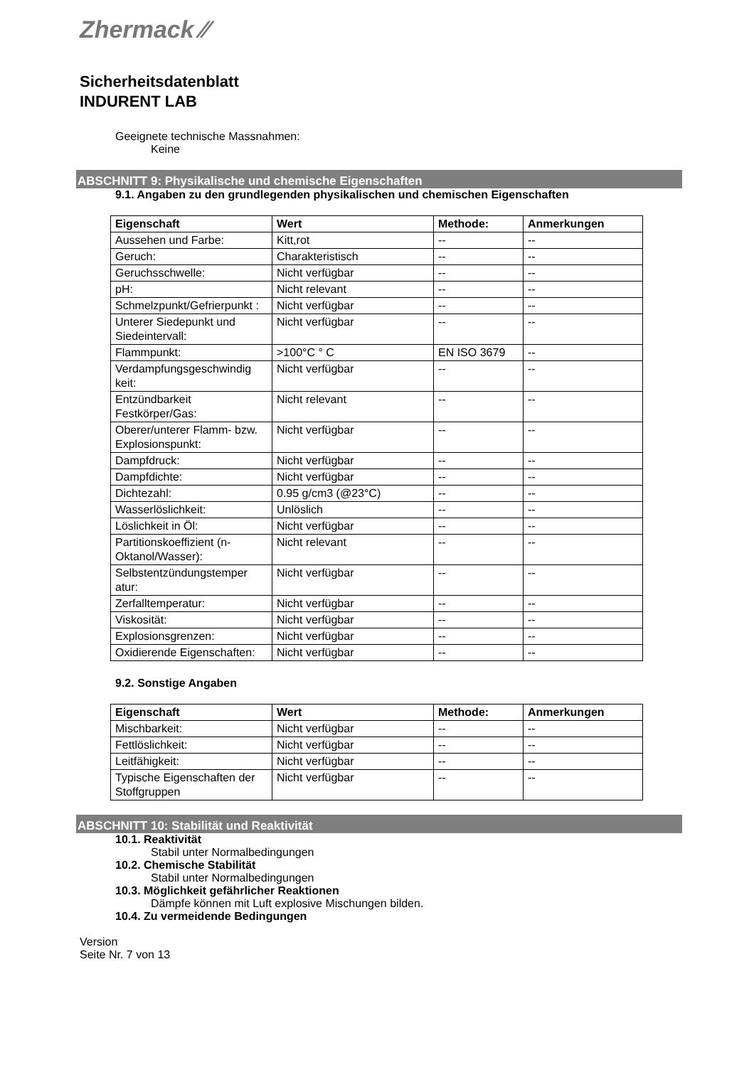Zhermack ⁄⁄
Sicherheitsdatenblatt
INDURENT LAB
Geeignete technische Massnahmen:
Keine
ABSCHNITT 9: Physikalische und chemische Eigenschaften
9.1. Angaben zu den grundlegenden physikalischen und chemischen Eigenschaften
| Eigenschaft | Wert | Methode: | Anmerkungen |
| --- | --- | --- | --- |
| Aussehen und Farbe: | Kitt,rot | -- | -- |
| Geruch: | Charakteristisch | -- | -- |
| Geruchsschwelle: | Nicht verfügbar | -- | -- |
| pH: | Nicht relevant | -- | -- |
| Schmelzpunkt/Gefrierpunkt : | Nicht verfügbar | -- | -- |
| Unterer Siedepunkt und Siedeintervall: | Nicht verfügbar | -- | -- |
| Flammpunkt: | >100°C ° C | EN ISO 3679 | -- |
| Verdampfungsgeschwindig keit: | Nicht verfügbar | -- | -- |
| Entzündbarkeit Festkörper/Gas: | Nicht relevant | -- | -- |
| Oberer/unterer Flamm- bzw. Explosionspunkt: | Nicht verfügbar | -- | -- |
| Dampfdruck: | Nicht verfügbar | -- | -- |
| Dampfdichte: | Nicht verfügbar | -- | -- |
| Dichtezahl: | 0.95 g/cm3 (@23°C) | -- | -- |
| Wasserlöslichkeit: | Unlöslich | -- | -- |
| Löslichkeit in Öl: | Nicht verfügbar | -- | -- |
| Partitionskoeffizient (n-Oktanol/Wasser): | Nicht relevant | -- | -- |
| Selbstentzündungstemper atur: | Nicht verfügbar | -- | -- |
| Zerfalltemperatur: | Nicht verfügbar | -- | -- |
| Viskosität: | Nicht verfügbar | -- | -- |
| Explosionsgrenzen: | Nicht verfügbar | -- | -- |
| Oxidierende Eigenschaften: | Nicht verfügbar | -- | -- |
9.2. Sonstige Angaben
| Eigenschaft | Wert | Methode: | Anmerkungen |
| --- | --- | --- | --- |
| Mischbarkeit: | Nicht verfügbar | -- | -- |
| Fettlöslichkeit: | Nicht verfügbar | -- | -- |
| Leitfähigkeit: | Nicht verfügbar | -- | -- |
| Typische Eigenschaften der Stoffgruppen | Nicht verfügbar | -- | -- |
ABSCHNITT 10: Stabilität und Reaktivität
10.1. Reaktivität
Stabil unter Normalbedingungen
10.2. Chemische Stabilität
Stabil unter Normalbedingungen
10.3. Möglichkeit gefährlicher Reaktionen
Dämpfe können mit Luft explosive Mischungen bilden.
10.4. Zu vermeidende Bedingungen
Version
Seite Nr. 7 von 13